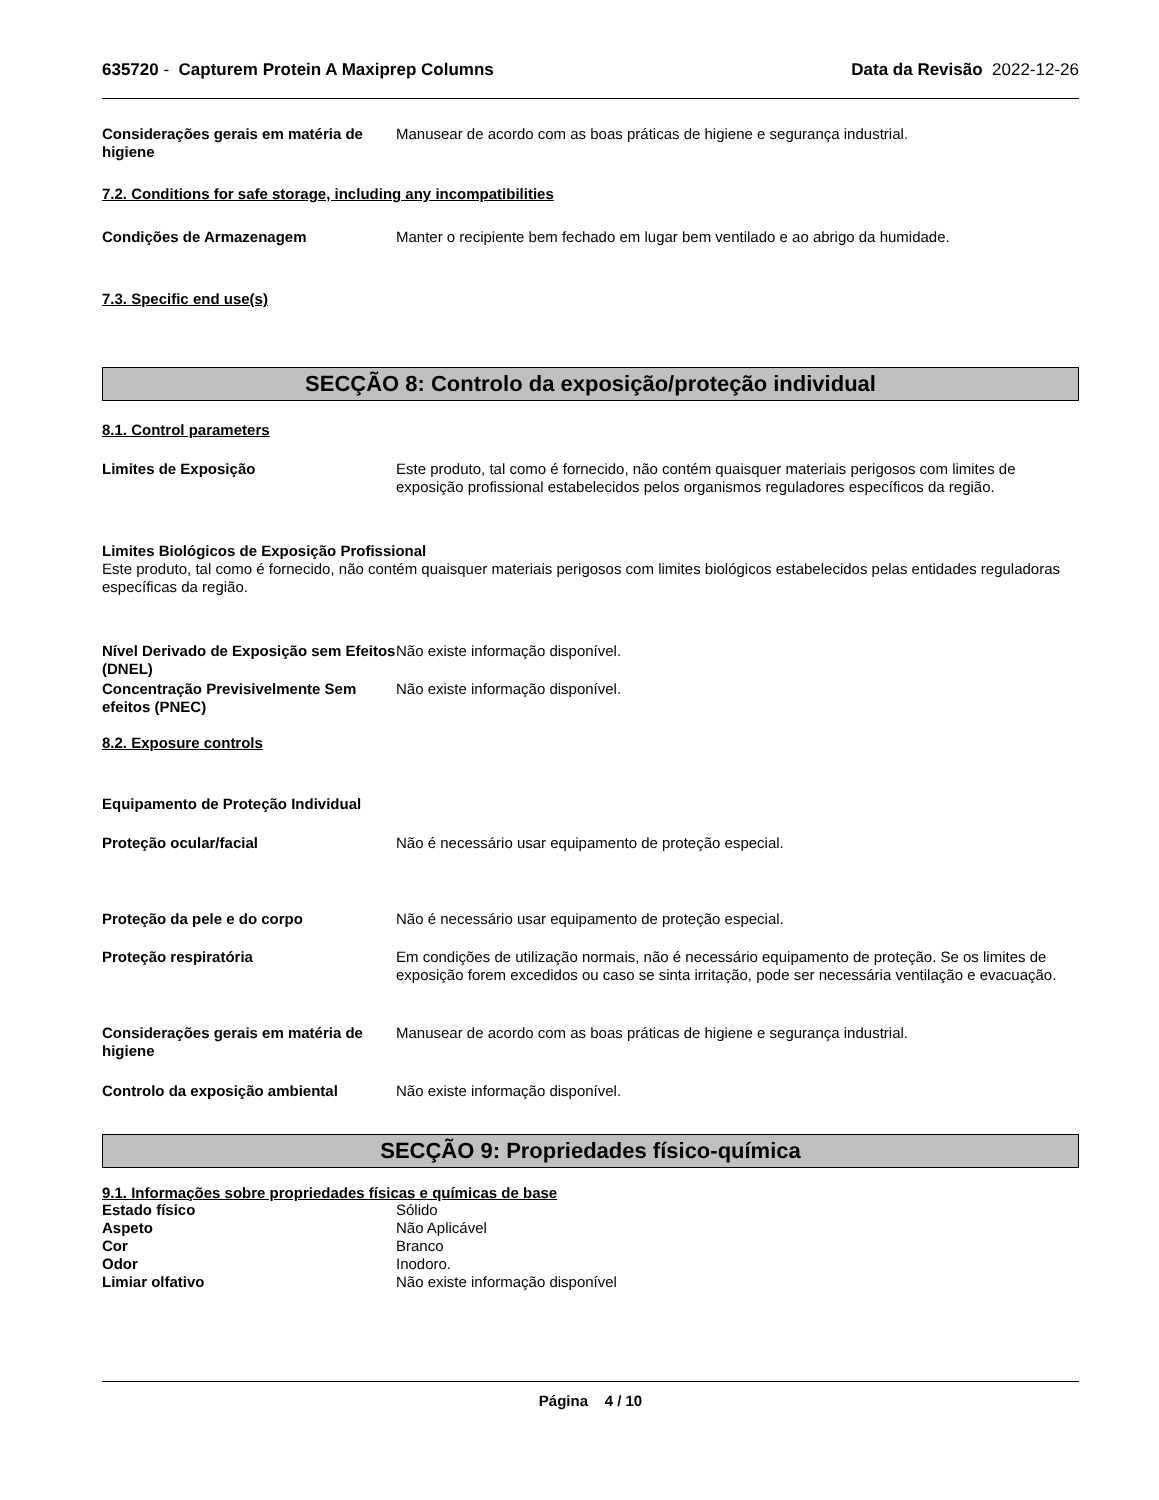635720 - Capturem Protein A Maxiprep Columns Data da Revisão 2022-12-26
Considerações gerais em matéria de higiene
Manusear de acordo com as boas práticas de higiene e segurança industrial.
7.2. Conditions for safe storage, including any incompatibilities
Condições de Armazenagem Manter o recipiente bem fechado em lugar bem ventilado e ao abrigo da humidade.
7.3. Specific end use(s)
SECÇÃO 8: Controlo da exposição/proteção individual
8.1. Control parameters
Limites de Exposição Este produto, tal como é fornecido, não contém quaisquer materiais perigosos com limites de exposição profissional estabelecidos pelos organismos reguladores específicos da região.
Limites Biológicos de Exposição Profissional
Este produto, tal como é fornecido, não contém quaisquer materiais perigosos com limites biológicos estabelecidos pelas entidades reguladoras específicas da região.
Nível Derivado de Exposição sem Efeitos (DNEL)
Não existe informação disponível.
Concentração Previsivelmente Sem efeitos (PNEC)
Não existe informação disponível.
8.2. Exposure controls
Equipamento de Proteção Individual
Proteção ocular/facial Não é necessário usar equipamento de proteção especial.
Proteção da pele e do corpo Não é necessário usar equipamento de proteção especial.
Proteção respiratória Em condições de utilização normais, não é necessário equipamento de proteção. Se os limites de exposição forem excedidos ou caso se sinta irritação, pode ser necessária ventilação e evacuação.
Considerações gerais em matéria de higiene
Manusear de acordo com as boas práticas de higiene e segurança industrial.
Controlo da exposição ambiental Não existe informação disponível.
SECÇÃO 9: Propriedades físico-química
9.1. Informações sobre propriedades físicas e químicas de base
Estado físico Sólido
Aspeto Não Aplicável
Cor Branco
Odor Inodoro.
Limiar olfativo Não existe informação disponível
Página 4 / 10